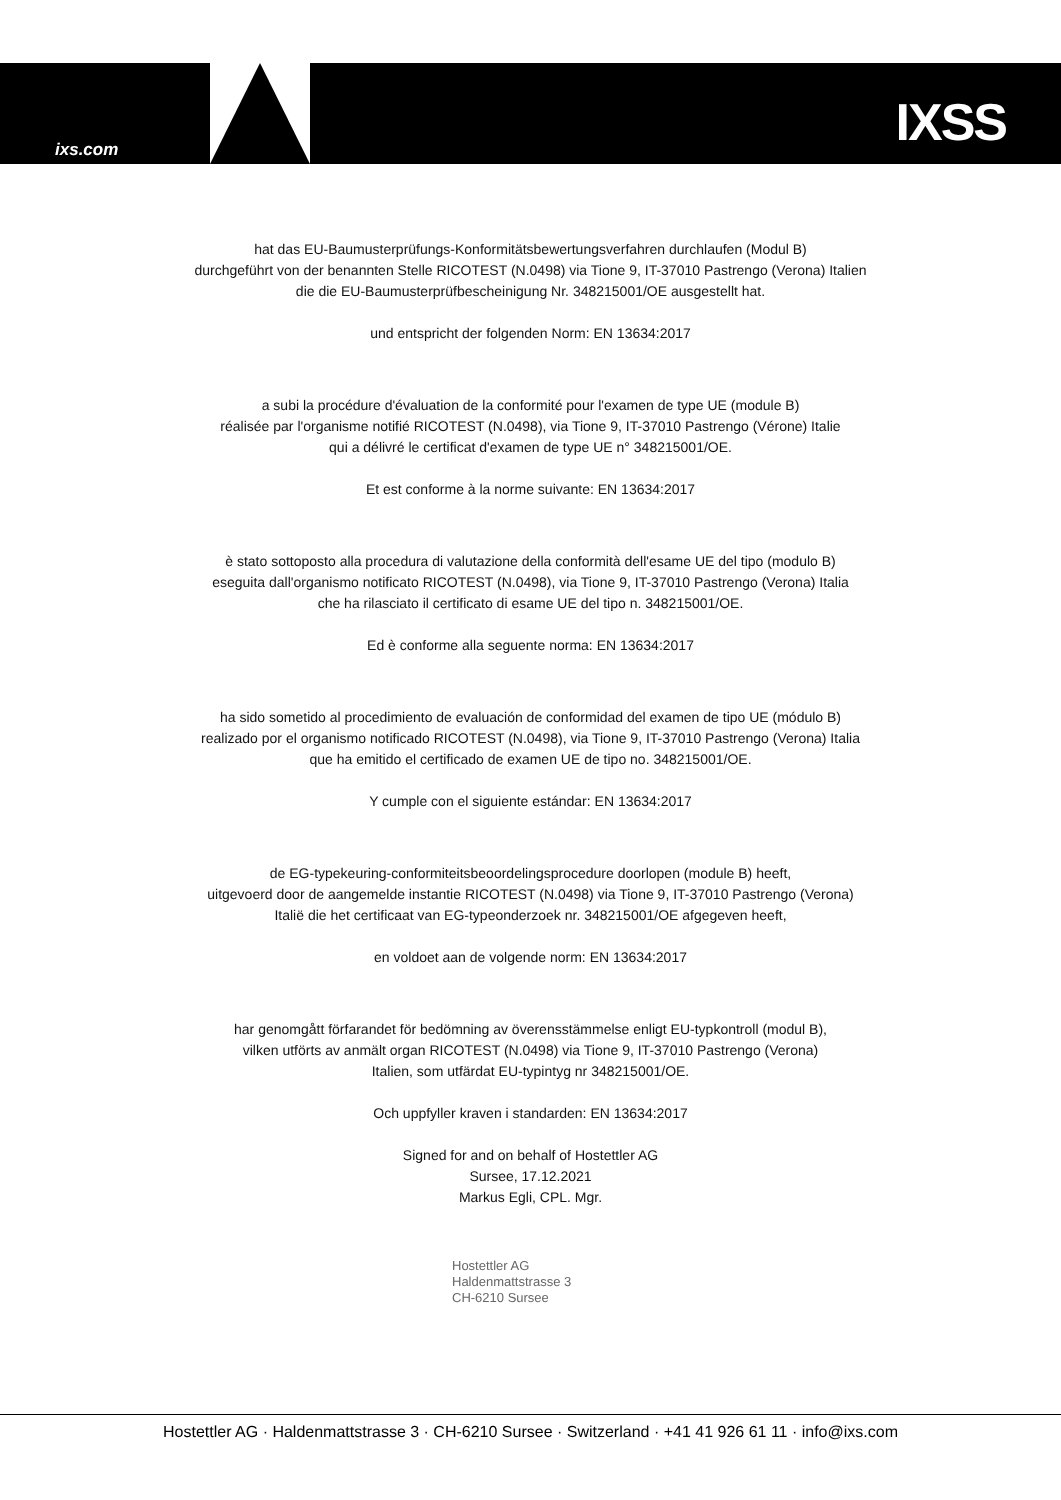ixs.com IXSS
hat das EU-Baumusterprüfungs-Konformitätsbewertungsverfahren durchlaufen (Modul B)
durchgeführt von der benannten Stelle RICOTEST (N.0498) via Tione 9, IT-37010 Pastrengo (Verona) Italien
die die EU-Baumusterprüfbescheinigung Nr. 348215001/OE ausgestellt hat.
und entspricht der folgenden Norm: EN 13634:2017
a subi la procédure d'évaluation de la conformité pour l'examen de type UE (module B)
réalisée par l'organisme notifié RICOTEST (N.0498), via Tione 9, IT-37010 Pastrengo (Vérone) Italie
qui a délivré le certificat d'examen de type UE n° 348215001/OE.
Et est conforme à la norme suivante: EN 13634:2017
è stato sottoposto alla procedura di valutazione della conformità dell'esame UE del tipo (modulo B)
eseguita dall'organismo notificato RICOTEST (N.0498), via Tione 9, IT-37010 Pastrengo (Verona) Italia
che ha rilasciato il certificato di esame UE del tipo n. 348215001/OE.
Ed è conforme alla seguente norma: EN 13634:2017
ha sido sometido al procedimiento de evaluación de conformidad del examen de tipo UE (módulo B)
realizado por el organismo notificado RICOTEST (N.0498), via Tione 9, IT-37010 Pastrengo (Verona) Italia
que ha emitido el certificado de examen UE de tipo no. 348215001/OE.
Y cumple con el siguiente estándar: EN 13634:2017
de EG-typekeuring-conformiteitsbeoordelingsprocedure doorlopen (module B) heeft,
uitgevoerd door de aangemelde instantie RICOTEST (N.0498) via Tione 9, IT-37010 Pastrengo (Verona)
Italië die het certificaat van EG-typeonderzoek nr. 348215001/OE afgegeven heeft,
en voldoet aan de volgende norm: EN 13634:2017
har genomgått förfarandet för bedömning av överensstämmelse enligt EU-typkontroll (modul B),
vilken utförts av anmält organ RICOTEST (N.0498) via Tione 9, IT-37010 Pastrengo (Verona)
Italien, som utfärdat EU-typintyg nr 348215001/OE.
Och uppfyller kraven i standarden: EN 13634:2017
Signed for and on behalf of Hostettler AG
Sursee, 17.12.2021
Markus Egli, CPL. Mgr.
Hostettler AG
Haldenmattstrasse 3
CH-6210 Sursee
Hostettler AG · Haldenmattstrasse 3 · CH-6210 Sursee · Switzerland · +41 41 926 61 11 · info@ixs.com